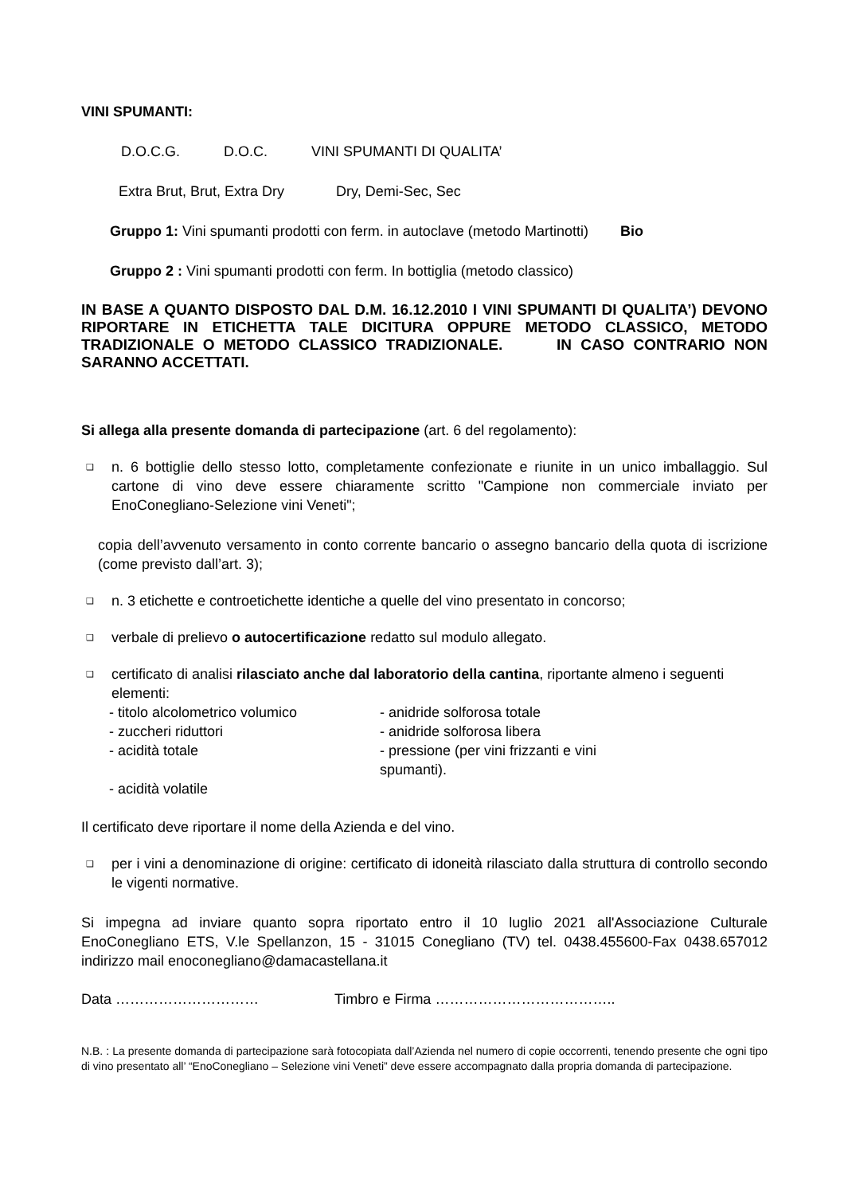VINI SPUMANTI:
D.O.C.G. D.O.C. VINI SPUMANTI DI QUALITA’
Extra Brut, Brut, Extra Dry Dry, Demi-Sec, Sec
Gruppo 1: Vini spumanti prodotti con ferm. in autoclave (metodo Martinotti) Bio
Gruppo 2 : Vini spumanti prodotti con ferm. In bottiglia (metodo classico)
IN BASE A QUANTO DISPOSTO DAL D.M. 16.12.2010 I VINI SPUMANTI DI QUALITA’) DEVONO RIPORTARE IN ETICHETTA TALE DICITURA OPPURE METODO CLASSICO, METODO TRADIZIONALE O METODO CLASSICO TRADIZIONALE. IN CASO CONTRARIO NON SARANNO ACCETTATI.
Si allega alla presente domanda di partecipazione (art. 6 del regolamento):
❑
n. 6 bottiglie dello stesso lotto, completamente confezionate e riunite in un unico imballaggio. Sul cartone di vino deve essere chiaramente scritto "Campione non commerciale inviato per EnoConegliano-Selezione vini Veneti";
copia dell’avvenuto versamento in conto corrente bancario o assegno bancario della quota di iscrizione (come previsto dall’art. 3);
❑
n. 3 etichette e controetichette identiche a quelle del vino presentato in concorso;
❑
verbale di prelievo o autocertificazione redatto sul modulo allegato.
❑
certificato di analisi rilasciato anche dal laboratorio della cantina, riportante almeno i seguenti elementi:
- titolo alcolometrico volumico - anidride solforosa totale
- zuccheri riduttori - anidride solforosa libera
- acidità totale - pressione (per vini frizzanti e vini spumanti).
- acidità volatile
Il certificato deve riportare il nome della Azienda e del vino.
❑
per i vini a denominazione di origine: certificato di idoneità rilasciato dalla struttura di controllo secondo le vigenti normative.
Si impegna ad inviare quanto sopra riportato entro il 10 luglio 2021 all'Associazione Culturale EnoConegliano ETS, V.le Spellanzon, 15 - 31015 Conegliano (TV) tel. 0438.455600-Fax 0438.657012 indirizzo mail enoconegliano@damacastellana.it
Data ………………………… Timbro e Firma ………………………………..
N.B. : La presente domanda di partecipazione sarà fotocopiata dall’Azienda nel numero di copie occorrenti, tenendo presente che ogni tipo di vino presentato all’ “EnoConegliano – Selezione vini Veneti” deve essere accompagnato dalla propria domanda di partecipazione.